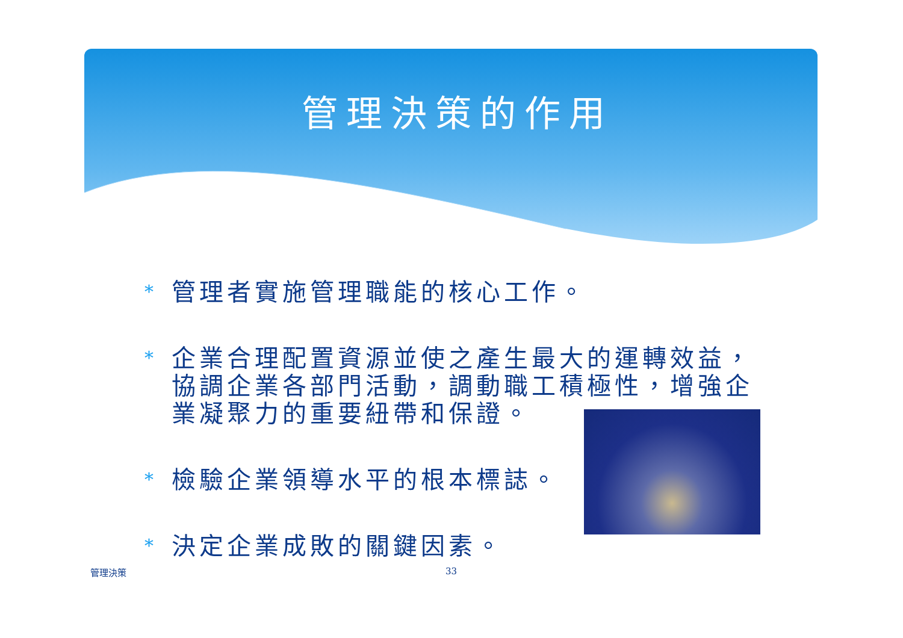管理決策的作用
* 管理者實施管理職能的核心工作。
* 企業合理配置資源並使之產生最大的運轉效益，協調企業各部門活動，調動職工積極性，增強企業凝聚力的重要紐帶和保證。
* 檢驗企業領導水平的根本標誌。
* 決定企業成敗的關鍵因素。
管理決策 33